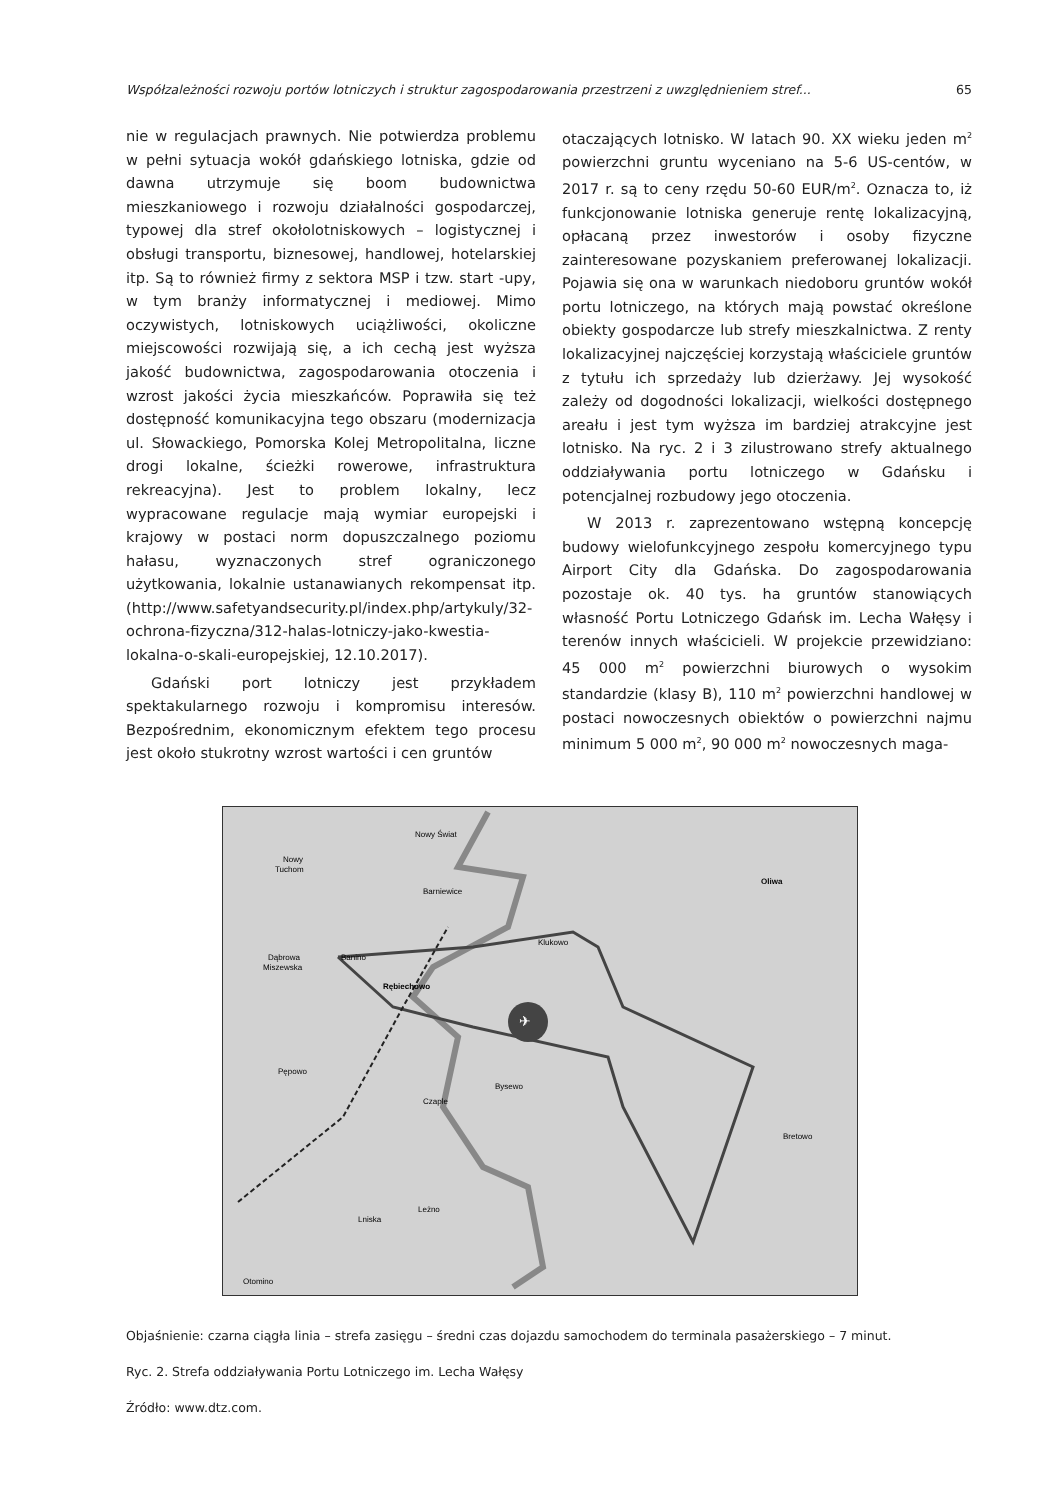Współzależności rozwoju portów lotniczych i struktur zagospodarowania przestrzeni z uwzględnieniem stref... 65
nie w regulacjach prawnych. Nie potwierdza problemu w pełni sytuacja wokół gdańskiego lotniska, gdzie od dawna utrzymuje się boom budownictwa mieszkaniowego i rozwoju działalności gospodarczej, typowej dla stref okołolotniskowych – logistycznej i obsługi transportu, biznesowej, handlowej, hotelarskiej itp. Są to również firmy z sektora MSP i tzw. start -upy, w tym branży informatycznej i mediowej. Mimo oczywistych, lotniskowych uciążliwości, okoliczne miejscowości rozwijają się, a ich cechą jest wyższa jakość budownictwa, zagospodarowania otoczenia i wzrost jakości życia mieszkańców. Poprawiła się też dostępność komunikacyjna tego obszaru (modernizacja ul. Słowackiego, Pomorska Kolej Metropolitalna, liczne drogi lokalne, ścieżki rowerowe, infrastruktura rekreacyjna). Jest to problem lokalny, lecz wypracowane regulacje mają wymiar europejski i krajowy w postaci norm dopuszczalnego poziomu hałasu, wyznaczonych stref ograniczonego użytkowania, lokalnie ustanawianych rekompensat itp. (http://www.safetyandsecurity.pl/index.php/artykuly/32-ochrona-fizyczna/312-halas-lotniczy-jako-kwestia-lokalna-o-skali-europejskiej, 12.10.2017).
Gdański port lotniczy jest przykładem spektakularnego rozwoju i kompromisu interesów. Bezpośrednim, ekonomicznym efektem tego procesu jest około stukrotny wzrost wartości i cen gruntów
otaczających lotnisko. W latach 90. XX wieku jeden m<sup>2</sup> powierzchni gruntu wyceniano na 5-6 US-centów, w 2017 r. są to ceny rzędu 50-60 EUR/m<sup>2</sup>. Oznacza to, iż funkcjonowanie lotniska generuje rentę lokalizacyjną, opłacaną przez inwestorów i osoby fizyczne zainteresowane pozyskaniem preferowanej lokalizacji. Pojawia się ona w warunkach niedoboru gruntów wokół portu lotniczego, na których mają powstać określone obiekty gospodarcze lub strefy mieszkalnictwa. Z renty lokalizacyjnej najczęściej korzystają właściciele gruntów z tytułu ich sprzedaży lub dzierżawy. Jej wysokość zależy od dogodności lokalizacji, wielkości dostępnego areału i jest tym wyższa im bardziej atrakcyjne jest lotnisko. Na ryc. 2 i 3 zilustrowano strefy aktualnego oddziaływania portu lotniczego w Gdańsku i potencjalnej rozbudowy jego otoczenia.
W 2013 r. zaprezentowano wstępną koncepcję budowy wielofunkcyjnego zespołu komercyjnego typu Airport City dla Gdańska. Do zagospodarowania pozostaje ok. 40 tys. ha gruntów stanowiących własność Portu Lotniczego Gdańsk im. Lecha Wałęsy i terenów innych właścicieli. W projekcie przewidziano: 45 000 m<sup>2</sup> powierzchni biurowych o wysokim standardzie (klasy B), 110 m<sup>2</sup> powierzchni handlowej w postaci nowoczesnych obiektów o powierzchni najmu minimum 5 000 m<sup>2</sup>, 90 000 m<sup>2</sup> nowoczesnych maga-
✈
Nowy Świat
Nowy
Tuchom
Barniewice
Klukowo
Oliwa
Dąbrowa
Miszewska
Banino
Rębiechowo
Pępowo
Bysewo
Czaple
Bretowo
Leżno
Lniska
Otomino
Objaśnienie: czarna ciągła linia – strefa zasięgu – średni czas dojazdu samochodem do terminala pasażerskiego – 7 minut.
Ryc. 2. Strefa oddziaływania Portu Lotniczego im. Lecha Wałęsy
Źródło: www.dtz.com.